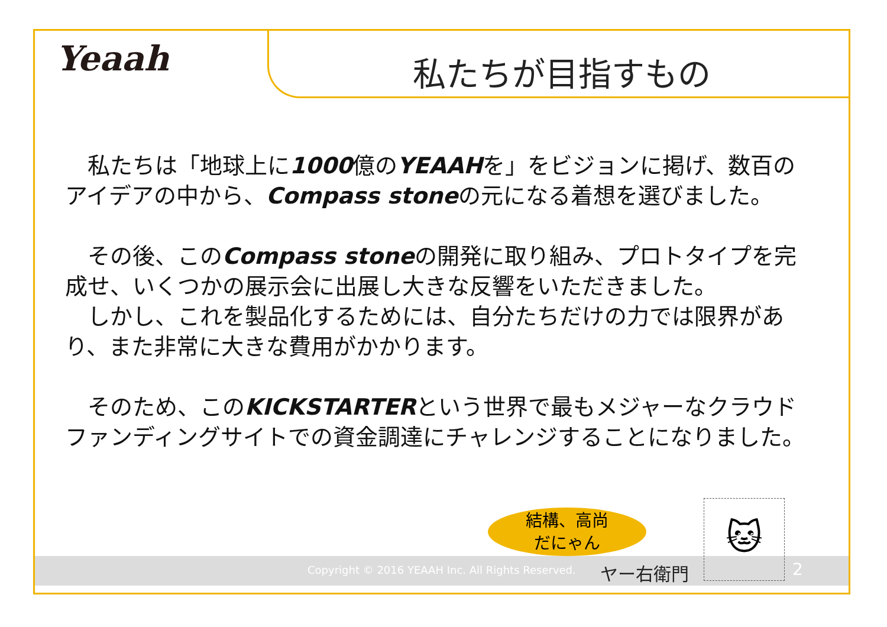Yeaah 私たちが目指すもの
　私たちは「地球上に1000億のYEAAHを」をビジョンに掲げ、数百のアイデアの中から、Compass stoneの元になる着想を選びました。
　その後、このCompass stoneの開発に取り組み、プロトタイプを完成せ、いくつかの展示会に出展し大きな反響をいただきました。
　しかし、これを製品化するためには、自分たちだけの力では限界があり、また非常に大きな費用がかかります。
　そのため、このKICKSTARTERという世界で最もメジャーなクラウドファンディングサイトでの資金調達にチャレンジすることになりました。
Copyright © 2016 YEAAH Inc. All Rights Reserved.
結構、高尚
だにゃん
ヤー右衛門
🐱
2